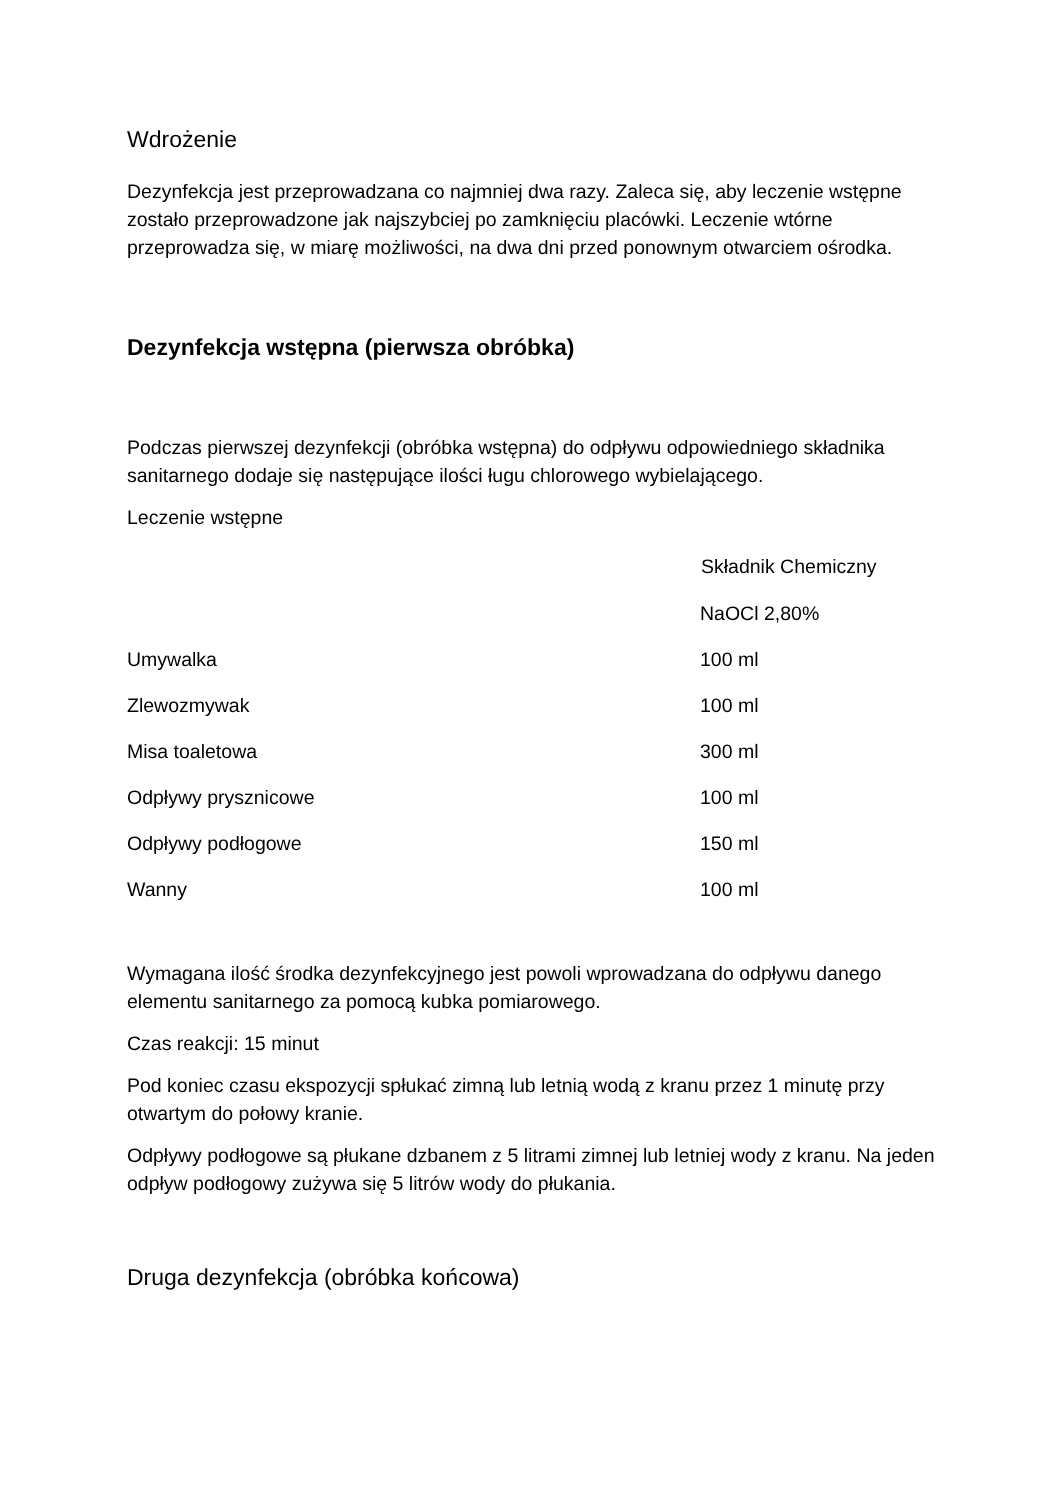Wdrożenie
Dezynfekcja jest przeprowadzana co najmniej dwa razy. Zaleca się, aby leczenie wstępne zostało przeprowadzone jak najszybciej po zamknięciu placówki. Leczenie wtórne przeprowadza się, w miarę możliwości, na dwa dni przed ponownym otwarciem ośrodka.
Dezynfekcja wstępna (pierwsza obróbka)
Podczas pierwszej dezynfekcji (obróbka wstępna) do odpływu odpowiedniego składnika sanitarnego dodaje się następujące ilości ługu chlorowego wybielającego.
Leczenie wstępne
| | Składnik Chemiczny |
| --- | --- |
| | NaOCl 2,80% |
| Umywalka | 100 ml |
| Zlewozmywak | 100 ml |
| Misa toaletowa | 300 ml |
| Odpływy prysznicowe | 100 ml |
| Odpływy podłogowe | 150 ml |
| Wanny | 100 ml |
Wymagana ilość środka dezynfekcyjnego jest powoli wprowadzana do odpływu danego elementu sanitarnego za pomocą kubka pomiarowego.
Czas reakcji: 15 minut
Pod koniec czasu ekspozycji spłukać zimną lub letnią wodą z kranu przez 1 minutę przy otwartym do połowy kranie.
Odpływy podłogowe są płukane dzbanem z 5 litrami zimnej lub letniej wody z kranu. Na jeden odpływ podłogowy zużywa się 5 litrów wody do płukania.
Druga dezynfekcja (obróbka końcowa)